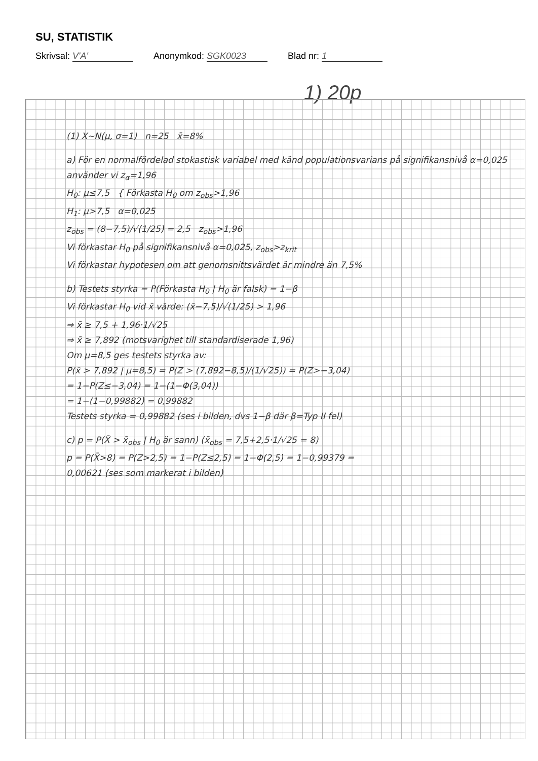SU, STATISTIK
Skrivsal: V'A' Anonymkod: SGK0023 Blad nr: 1
1) 20p
(1) X~N(μ, σ=1) n=25 x̄=8%
a) För en normalfördelad stokastisk variabel med känd populationsvarians på signifikansnivå α=0,025 använder vi z<sub>α</sub>=1,96
H<sub>0</sub>: μ≤7,5 { Förkasta H<sub>0</sub> om z<sub>obs</sub>>1,96
H<sub>1</sub>: μ>7,5 α=0,025
z<sub>obs</sub> = (8−7,5)/√(1/25) = 2,5 z<sub>obs</sub>>1,96
Vi förkastar H<sub>0</sub> på signifikansnivå α=0,025, z<sub>obs</sub>>z<sub>krit</sub>
Vi förkastar hypotesen om att genomsnittsvärdet är mindre än 7,5%
b) Testets styrka = P(Förkasta H<sub>0</sub> | H<sub>0</sub> är falsk) = 1−β
Vi förkastar H<sub>0</sub> vid x̄ värde: (x̄−7,5)/√(1/25) > 1,96
⇒ x̄ ≥ 7,5 + 1,96·1/√25
⇒ x̄ ≥ 7,892 (motsvarighet till standardiserade 1,96)
Om μ=8,5 ges testets styrka av:
P(x̄ > 7,892 | μ=8,5) = P(Z > (7,892−8,5)/(1/√25)) = P(Z>−3,04)
= 1−P(Z≤−3,04) = 1−(1−Φ(3,04))
= 1−(1−0,99882) = 0,99882
Testets styrka = 0,99882 (ses i bilden, dvs 1−β där β=Typ II fel)
c) p = P(X̄ > x̄<sub>obs</sub> | H<sub>0</sub> är sann) (x̄<sub>obs</sub> = 7,5+2,5·1/√25 = 8)
p = P(X̄>8) = P(Z>2,5) = 1−P(Z≤2,5) = 1−Φ(2,5) = 1−0,99379 =
0,00621 (ses som markerat i bilden)